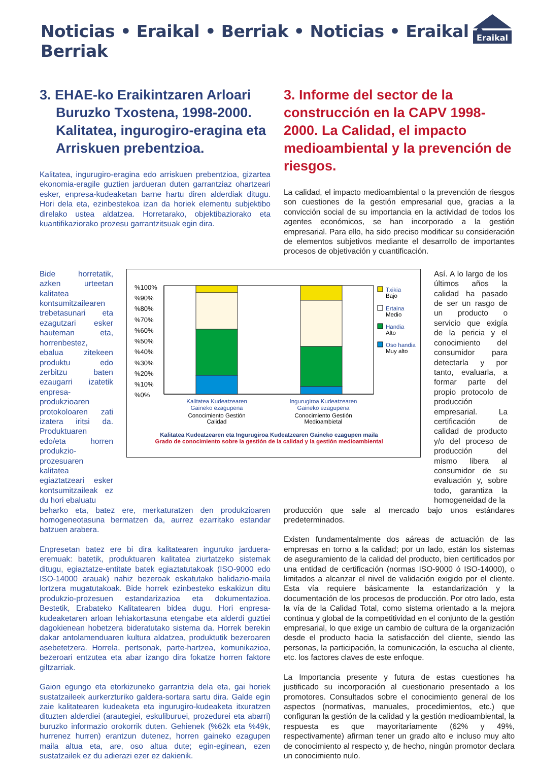Noticias • Eraikal • Berriak • Noticias • Eraikal • Berriak
Eraikal
3. EHAE-ko Eraikintzaren Arloari Buruzko Txostena, 1998-2000. Kalitatea, ingurogiro-eragina eta Arriskuen prebentzioa.
Kalitatea, ingurugiro-eragina edo arriskuen prebentzioa, gizartea ekonomia-eragile guztien jardueran duten garrantziaz ohartzeari esker, enpresa-kudeaketan barne hartu diren alderdiak ditugu. Hori dela eta, ezinbestekoa izan da horiek elementu subjektibo direlako ustea aldatzea. Horretarako, objektibaziorako eta kuantifikaziorako prozesu garrantzitsuak egin dira.
3. Informe del sector de la construcción en la CAPV 1998-2000. La Calidad, el impacto medioambiental y la prevención de riesgos.
La calidad, el impacto medioambiental o la prevención de riesgos son cuestiones de la gestión empresarial que, gracias a la convicción social de su importancia en la actividad de todos los agentes económicos, se han incorporado a la gestión empresarial. Para ello, ha sido preciso modificar su consideración de elementos subjetivos mediante el desarrollo de importantes procesos de objetivación y cuantificación.
Bide horretatik, azken urteetan kalitatea kontsumitzailearen trebetasunari eta ezagutzari esker hauteman eta, horrenbestez, ebalua zitekeen produktu edo zerbitzu baten ezaugarri izatetik enpresa-produkzioaren protokoloaren zati izatera iritsi da. Produktuaren edo/eta horren produkzio-prozesuaren kalitatea egiaztatzeari esker kontsumitzaileak ez du hori ebaluatu
%100%
%90%
%80%
%70%
%60%
%50%
%40%
%30%
%20%
%10%
%0%
Txikia
Bajo
Ertaina
Medio
Handia
Alto
Oso handia
Muy alto
Kalitatea Kudeatzearen
Gaineko ezagupena
Conocimiento Gestión
Calidad
Ingurugiroa Kudeatzearen
Gaineko ezagupena
Conocimiento Gestión
Medioambietal
Kalitatea Kudeatzearen eta Ingurugiroa Kudeatzearen Gaineko ezagupen maila
Grado de conocimiento sobre la gestión de la calidad y la gestión medioambiental
Así. A lo largo de los últimos años la calidad ha pasado de ser un rasgo de un producto o servicio que exigía de la pericia y el conocimiento del consumidor para detectarla y por tanto, evaluarla, a formar parte del propio protocolo de producción empresarial. La certificación de calidad de producto y/o del proceso de producción del mismo libera al consumidor de su evaluación y, sobre todo, garantiza la homogeneidad de la
beharko eta, batez ere, merkaturatzen den produkzioaren homogeneotasuna bermatzen da, aurrez ezarritako estandar batzuen arabera.
Enpresetan batez ere bi dira kalitatearen inguruko jarduera-eremuak: batetik, produktuaren kalitatea ziurtatzeko sistemak ditugu, egiaztatze-entitate batek egiaztatutakoak (ISO-9000 edo ISO-14000 arauak) nahiz bezeroak eskatutako balidazio-maila lortzera mugatutakoak. Bide horrek ezinbesteko eskakizun ditu produkzio-prozesuen estandarizazioa eta dokumentazioa. Bestetik, Erabateko Kalitatearen bidea dugu. Hori enpresa-kudeaketaren arloan lehiakortasuna etengabe eta alderdi guztiei dagokienean hobetzera bideratutako sistema da. Horrek berekin dakar antolamenduaren kultura aldatzea, produktutik bezeroaren asebetetzera. Horrela, pertsonak, parte-hartzea, komunikazioa, bezeroari entzutea eta abar izango dira fokatze horren faktore giltzarriak.
Gaion egungo eta etorkizuneko garrantzia dela eta, gai horiek sustatzaileek aurkerzturiko galdera-sortara sartu dira. Galde egin zaie kalitatearen kudeaketa eta ingurugiro-kudeaketa itxuratzen dituzten alderdiei (arautegiei, eskuliburuei, prozedurei eta abarri) buruzko informazio orokorrik duten. Gehienek (%62k eta %49k, hurrenez hurren) erantzun dutenez, horren gaineko ezagupen maila altua eta, are, oso altua dute; egin-eginean, ezen sustatzailek ez du adierazi ezer ez dakienik.
producción que sale al mercado bajo unos estándares predeterminados.
Existen fundamentalmente dos aáreas de actuación de las empresas en torno a la calidad; por un lado, están los sistemas de aseguramiento de la calidad del producto, bien certificados por una entidad de certificación (normas ISO-9000 ó ISO-14000), o limitados a alcanzar el nivel de validación exigido por el cliente. Esta vía requiere básicamente la estandarización y la documentación de los procesos de producción. Por otro lado, esta la vía de la Calidad Total, como sistema orientado a la mejora continua y global de la competitividad en el conjunto de la gestión empresarial, lo que exige un cambio de cultura de la organización desde el producto hacia la satisfacción del cliente, siendo las personas, la participación, la comunicación, la escucha al cliente, etc. los factores claves de este enfoque.
La Importancia presente y futura de estas cuestiones ha justificado su incorporación al cuestionario presentado a los promotores. Consultados sobre el conocimiento general de los aspectos (normativas, manuales, procedimientos, etc.) que configuran la gestión de la calidad y la gestión medioambiental, la respuesta es que mayoritariamente (62% y 49%, respectivamente) afirman tener un grado alto e incluso muy alto de conocimiento al respecto y, de hecho, ningún promotor declara un conocimiento nulo.